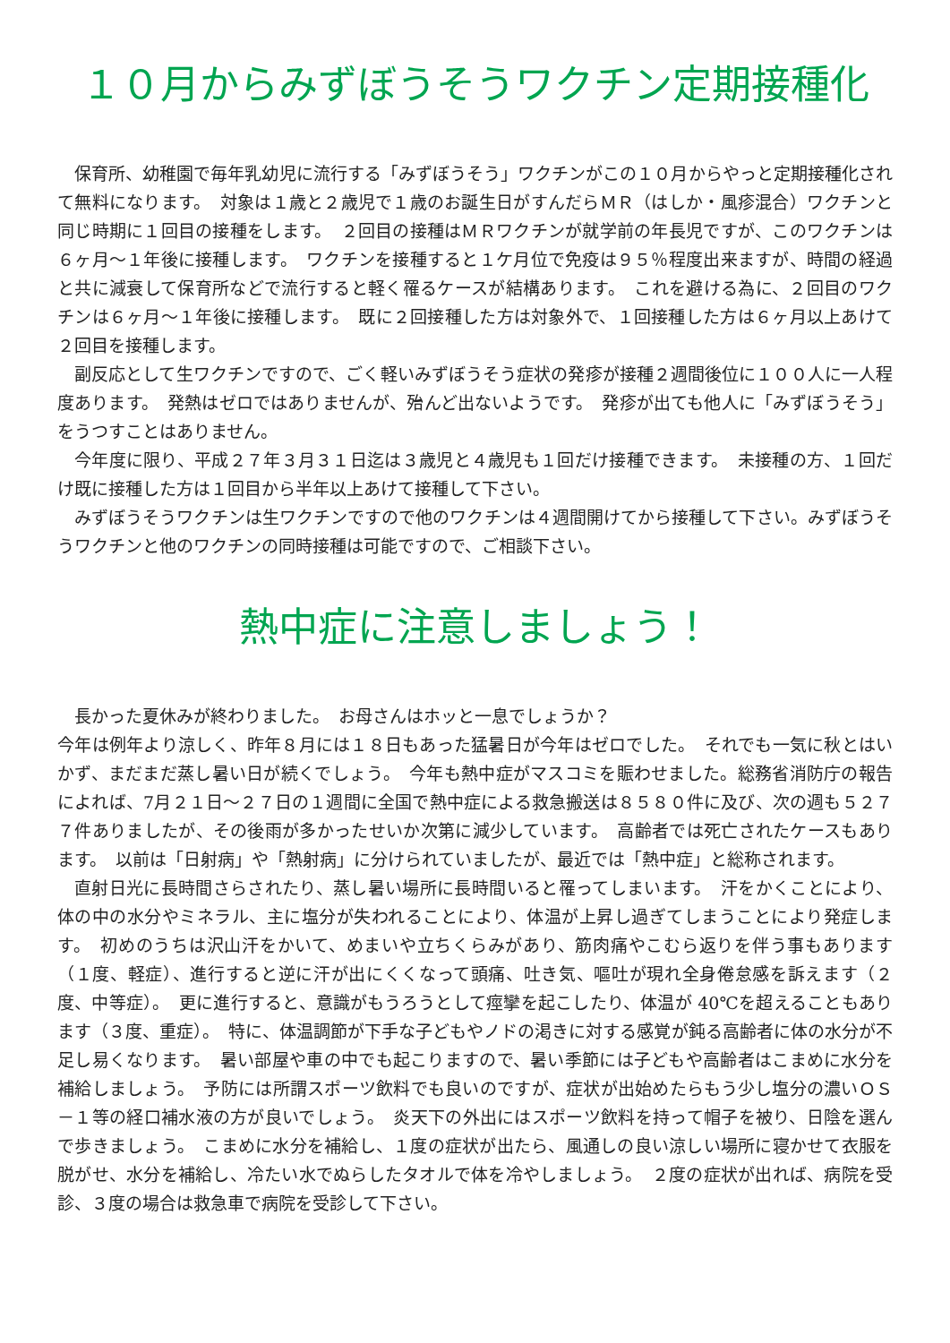１０月からみずぼうそうワクチン定期接種化
保育所、幼稚園で毎年乳幼児に流行する「みずぼうそう」ワクチンがこの１０月からやっと定期接種化されて無料になります。　対象は１歳と２歳児で１歳のお誕生日がすんだらＭＲ（はしか・風疹混合）ワクチンと同じ時期に１回目の接種をします。　２回目の接種はＭＲワクチンが就学前の年長児ですが、このワクチンは６ヶ月～１年後に接種します。　ワクチンを接種すると１ケ月位で免疫は９５％程度出来ますが、時間の経過と共に減衰して保育所などで流行すると軽く罹るケースが結構あります。　これを避ける為に、２回目のワクチンは６ヶ月～１年後に接種します。　既に２回接種した方は対象外で、１回接種した方は６ヶ月以上あけて２回目を接種します。
副反応として生ワクチンですので、ごく軽いみずぼうそう症状の発疹が接種２週間後位に１００人に一人程度あります。　発熱はゼロではありませんが、殆んど出ないようです。　発疹が出ても他人に「みずぼうそう」をうつすことはありません。
今年度に限り、平成２７年３月３１日迄は３歳児と４歳児も１回だけ接種できます。　未接種の方、１回だけ既に接種した方は１回目から半年以上あけて接種して下さい。
みずぼうそうワクチンは生ワクチンですので他のワクチンは４週間開けてから接種して下さい。みずぼうそうワクチンと他のワクチンの同時接種は可能ですので、ご相談下さい。
熱中症に注意しましょう！
長かった夏休みが終わりました。　お母さんはホッと一息でしょうか？
今年は例年より涼しく、昨年８月には１８日もあった猛暑日が今年はゼロでした。　それでも一気に秋とはいかず、まだまだ蒸し暑い日が続くでしょう。　今年も熱中症がマスコミを賑わせました。総務省消防庁の報告によれば、7月２１日～２７日の１週間に全国で熱中症による救急搬送は８５８０件に及び、次の週も５２７７件ありましたが、その後雨が多かったせいか次第に減少しています。　高齢者では死亡されたケースもあります。　以前は「日射病」や「熱射病」に分けられていましたが、最近では「熱中症」と総称されます。
直射日光に長時間さらされたり、蒸し暑い場所に長時間いると罹ってしまいます。　汗をかくことにより、体の中の水分やミネラル、主に塩分が失われることにより、体温が上昇し過ぎてしまうことにより発症します。　初めのうちは沢山汗をかいて、めまいや立ちくらみがあり、筋肉痛やこむら返りを伴う事もあります（１度、軽症）、進行すると逆に汗が出にくくなって頭痛、吐き気、嘔吐が現れ全身倦怠感を訴えます（２度、中等症）。　更に進行すると、意識がもうろうとして痙攣を起こしたり、体温が 40℃を超えることもあります（３度、重症）。　特に、体温調節が下手な子どもやノドの渇きに対する感覚が鈍る高齢者に体の水分が不足し易くなります。　暑い部屋や車の中でも起こりますので、暑い季節には子どもや高齢者はこまめに水分を補給しましょう。　予防には所謂スポーツ飲料でも良いのですが、症状が出始めたらもう少し塩分の濃いＯＳ－１等の経口補水液の方が良いでしょう。　炎天下の外出にはスポーツ飲料を持って帽子を被り、日陰を選んで歩きましょう。　こまめに水分を補給し、１度の症状が出たら、風通しの良い涼しい場所に寝かせて衣服を脱がせ、水分を補給し、冷たい水でぬらしたタオルで体を冷やしましょう。　２度の症状が出れば、病院を受診、３度の場合は救急車で病院を受診して下さい。